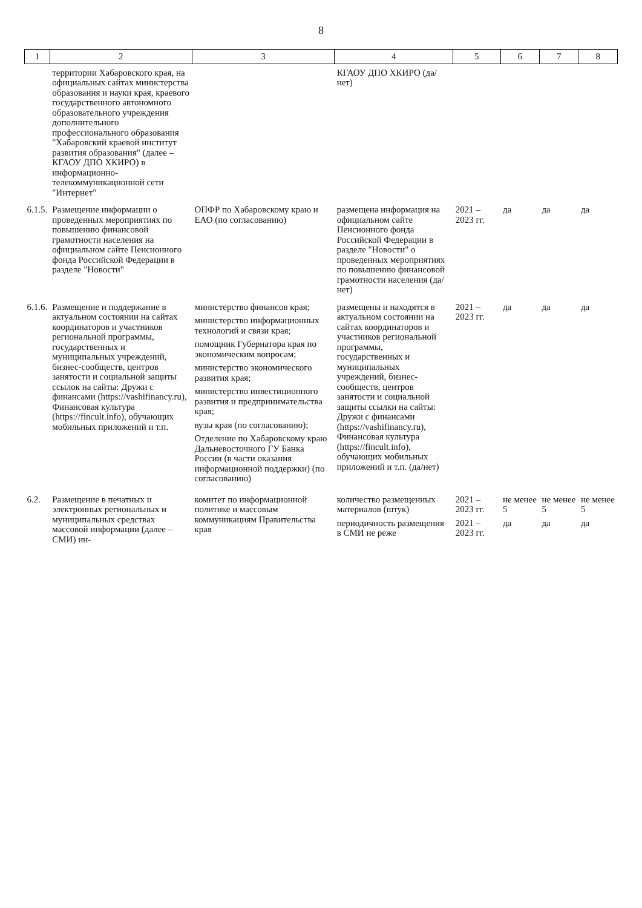8
| 1 | 2 | 3 | 4 | 5 | 6 | 7 | 8 |
| --- | --- | --- | --- | --- | --- | --- | --- |
| | территории Хабаровского края, на официальных сайтах министерства образования и науки края, краевого государственного автономного образовательного учреждения дополнительного профессионального образования "Хабаровский краевой институт развития образования" (далее – КГАОУ ДПО ХКИРО) в информационно-телекоммуникационной сети "Интернет" | | КГАОУ ДПО ХКИРО (да/нет) | | | | |
| 6.1.5. | Размещение информации о проведенных мероприятиях по повышению финансовой грамотности населения на официальном сайте Пенсионного фонда Российской Федерации в разделе "Новости" | ОПФР по Хабаровскому краю и ЕАО (по согласованию) | размещена информация на официальном сайте Пенсионного фонда Российской Федерации в разделе "Новости" о проведенных мероприятиях по повышению финансовой грамотности населения (да/нет) | 2021 – 2023 гг. | да | да | да |
| 6.1.6. | Размещение и поддержание в актуальном состоянии на сайтах координаторов и участников региональной программы, государственных и муниципальных учреждений, бизнес-сообществ, центров занятости и социальной защиты ссылок на сайты: Дружи с финансами (https://vashifinancy.ru), Финансовая культура (https://fincult.info), обучающих мобильных приложений и т.п. | министерство финансов края; министерство информационных технологий и связи края; помощник Губернатора края по экономическим вопросам; министерство экономического развития края; министерство инвестиционного развития и предпринимательства края; вузы края (по согласованию); Отделение по Хабаровскому краю Дальневосточного ГУ Банка России (в части оказания информационной поддержки) (по согласованию) | размещены и находятся в актуальном состоянии на сайтах координаторов и участников региональной программы, государственных и муниципальных учреждений, бизнес-сообществ, центров занятости и социальной защиты ссылки на сайты: Дружи с финансами (https://vashifinancy.ru), Финансовая культура (https://fincult.info), обучающих мобильных приложений и т.п. (да/нет) | 2021 – 2023 гг. | да | да | да |
| 6.2. | Размещение в печатных и электронных региональных и муниципальных средствах массовой информации (далее – СМИ) ин- | комитет по информационной политике и массовым коммуникациям Правительства края | количество размещенных материалов (штук) периодичность размещения в СМИ не реже | 2021 – 2023 гг. 2021 – 2023 гг. | не менее 5 да | не менее 5 да | не менее 5 да |